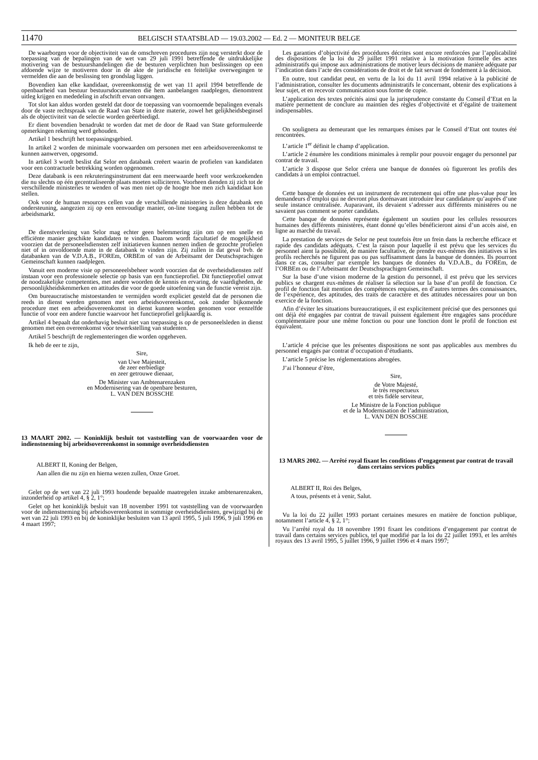11470 BELGISCH STAATSBLAD — 19.03.2002 — Ed. 2 — MONITEUR BELGE
De waarborgen voor de objectiviteit van de omschreven procedures zijn nog versterkt door de toepassing van de bepalingen van de wet van 29 juli 1991 betreffende de uitdrukkelijke motivering van de bestuurshandelingen die de besturen verplichten hun beslissingen op een afdoende wijze te motiveren door in de akte de juridische en feitelijke overwegingen te vermelden die aan de beslissing ten grondslag liggen.
Bovendien kan elke kandidaat, overeenkomstig de wet van 11 april 1994 betreffende de openbaarheid van bestuur bestuursdocumenten die hem aanbelangen raadplegen, dienomtrent uitleg krijgen en mededeling in afschrift ervan ontvangen.
Tot slot kan aldus worden gesteld dat door de toepassing van voornoemde bepalingen evenals door de vaste rechtspraak van de Raad van State in deze materie, zowel het gelijkheidsbeginsel als de objectiviteit van de selectie worden geëerbiedigd.
Er dient bovendien benadrukt te worden dat met de door de Raad van State geformuleerde opmerkingen rekening werd gehouden.
Artikel 1 beschrijft het toepassingsgebied.
In artikel 2 worden de minimale voorwaarden om personen met een arbeidsovereenkomst te kunnen aanwerven, opgesomd.
In artikel 3 wordt beslist dat Selor een databank creëert waarin de profielen van kandidaten voor een contractuele betrekking worden opgenomen.
Deze databank is een rekruteringsinstrument dat een meerwaarde heeft voor werkzoekenden die nu slechts op één gecentraliseerde plaats moeten solliciteren. Voorheen dienden zij zich tot de verschillende ministeries te wenden of was men niet op de hoogte hoe men zich kandidaat kon stellen.
Ook voor de human resources cellen van de verschillende ministeries is deze databank een ondersteuning, aangezien zij op een eenvoudige manier, on-line toegang zullen hebben tot de arbeidsmarkt.
De dienstverlening van Selor mag echter geen belemmering zijn om op een snelle en efficiënte manier geschikte kandidaten te vinden. Daarom wordt facultatief de mogelijkheid voorzien dat de personeelsdiensten zelf initiatieven kunnen nemen indien de gezochte profielen niet of in onvoldoende mate in de databank te vinden zijn. Zij zullen in dat geval bvb. de databanken van de V.D.A.B., FOREm, ORBEm of van de Arbeitsamt der Deutschsprachigen Gemeinschaft kunnen raadplegen.
Vanuit een moderne visie op personeeelsbeheer wordt voorzien dat de overheidsdiensten zelf instaan voor een professionele selectie op basis van een functieprofiel. Dit functieprofiel omvat de noodzakelijke competenties, met andere woorden de kennis en ervaring, de vaardigheden, de persoonlijkheidskenmerken en attitudes die voor de goede uitoefening van de functie vereist zijn.
Om bureaucratische mistoestanden te vermijden wordt expliciet gesteld dat de personen die reeds in dienst werden genomen met een arbeidsovereenkomst, ook zonder bijkomende procedure met een arbeidsovereenkomst in dienst kunnen worden genomen voor eenzelfde functie of voor een andere functie waarvoor het functieprofiel gelijkaardig is.
Artikel 4 bepaalt dat onderhavig besluit niet van toepassing is op de personeelsleden in dienst genomen met een overeenkomst voor tewerkstelling van studenten.
Artikel 5 beschrijft de reglementeringen die worden opgeheven.
Ik heb de eer te zijn,
Sire,
van Uwe Majesteit,
de zeer eerbiedige
en zeer getrouwe dienaar,
De Minister van Ambtenarenzaken
en Modernisering van de openbare besturen,
L. VAN DEN BOSSCHE
13 MAART 2002. — Koninklijk besluit tot vaststelling van de voorwaarden voor de indienstneming bij arbeidsovereenkomst in sommige overheidsdiensten
ALBERT II, Koning der Belgen,
Aan allen die nu zijn en hierna wezen zullen, Onze Groet.
Gelet op de wet van 22 juli 1993 houdende bepaalde maatregelen inzake ambtenarenzaken, inzonderheid op artikel 4, § 2, 1°;
Gelet op het koninklijk besluit van 18 november 1991 tot vaststelling van de voorwaarden voor de indienstneming bij arbeidsovereenkomst in sommige overheidsdiensten, gewijzigd bij de wet van 22 juli 1993 en bij de koninklijke besluiten van 13 april 1995, 5 juli 1996, 9 juli 1996 en 4 maart 1997;
Les garanties d’objectivité des procédures décrites sont encore renforcées par l’applicabilité des dispositions de la loi du 29 juillet 1991 relative à la motivation formelle des actes administratifs qui impose aux administrations de motiver leurs décisions de manière adéquate par l’indication dans l’acte des considérations de droit et de fait servant de fondement à la décision.
En outre, tout candidat peut, en vertu de la loi du 11 avril 1994 relative à la publicité de l’administration, consulter les documents administratifs le concernant, obtenir des explications à leur sujet, et en recevoir communication sous forme de copie.
L’application des textes précités ainsi que la jurisprudence constante du Conseil d’Etat en la matière permettent de conclure au maintien des règles d’objectivité et d’égalité de traitement indispensables.
On soulignera au demeurant que les remarques émises par le Conseil d’Etat ont toutes été rencontrées.
L’article 1<sup>er</sup> définit le champ d’application.
L’article 2 énumère les conditions minimales à remplir pour pouvoir engager du personnel par contrat de travail.
L’article 3 dispose que Selor créera une banque de données où figureront les profils des candidats à un emploi contractuel.
Cette banque de données est un instrument de recrutement qui offre une plus-value pour les demandeurs d’emploi qui ne devront plus dorénavant introduire leur candidature qu’auprès d’une seule instance centralisée. Auparavant, ils devaient s’adresser aux différents ministères ou ne savaient pas comment se porter candidats.
Cette banque de données représente également un soutien pour les cellules ressources humaines des différents ministères, étant donné qu’elles bénéficieront ainsi d’un accès aisé, en ligne au marché du travail.
La prestation de services de Selor ne peut toutefois être un frein dans la recherche efficace et rapide des candidats adéquats. C’est la raison pour laquelle il est prévu que les services du personnel aient la possibilité, de manière facultative, de prendre eux-mêmes des initiatives si les profils recherchés ne figurent pas ou pas suffisamment dans la banque de données. Ils pourront dans ce cas, consulter par exemple les banques de données du V.D.A.B., du FOREm, de l’ORBEm ou de l’Arbeitsamt der Deutschsprachigen Gemeinschaft.
Sur la base d’une vision moderne de la gestion du personnel, il est prévu que les services publics se chargent eux-mêmes de réaliser la sélection sur la base d’un profil de fonction. Ce profil de fonction fait mention des compétences requises, en d’autres termes des connaissances, de l’expérience, des aptitudes, des traits de caractère et des attitudes nécessaires pour un bon exercice de la fonction.
Afin d’éviter les situations bureaucratiques, il est explicitement précisé que des personnes qui ont déjà été engagées par contrat de travail puissent également être engagées sans procédure complémentaire pour une même fonction ou pour une fonction dont le profil de fonction est équivalent.
L’article 4 précise que les présentes dispositions ne sont pas applicables aux membres du personnel engagés par contrat d’occupation d’étudiants.
L’article 5 précise les réglementations abrogées.
J’ai l’honneur d’être,
Sire,
de Votre Majesté,
le très respectueux
et très fidèle serviteur,
Le Ministre de la Fonction publique
et de la Modernisation de l’administration,
L. VAN DEN BOSSCHE
13 MARS 2002. — Arrêté royal fixant les conditions d’engagement par contrat de travail dans certains services publics
ALBERT II, Roi des Belges,
A tous, présents et à venir, Salut.
Vu la loi du 22 juillet 1993 portant certaines mesures en matière de fonction publique, notamment l’article 4, § 2, 1°;
Vu l’arrêté royal du 18 novembre 1991 fixant les conditions d’engagement par contrat de travail dans certains services publics, tel que modifié par la loi du 22 juillet 1993, et les arrêtés royaux des 13 avril 1995, 5 juillet 1996, 9 juillet 1996 et 4 mars 1997;